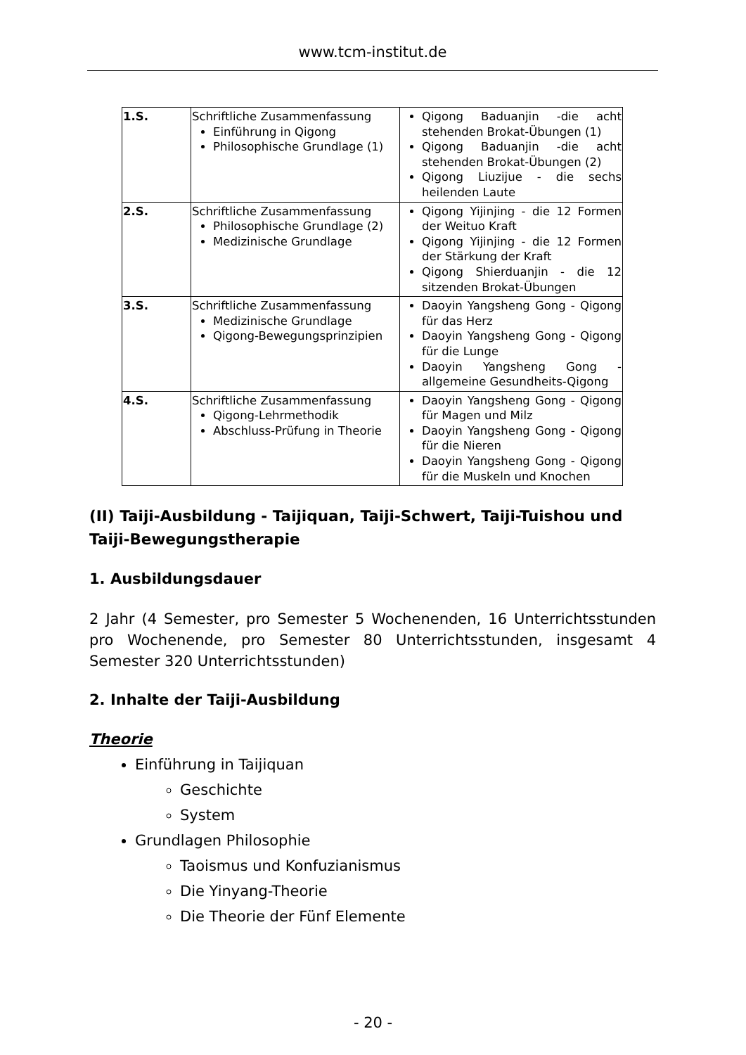www.tcm-institut.de
| 1.S. | Schriftliche Zusammenfassung Einführung in Qigong Philosophische Grundlage (1) | Qigong Baduanjin -die acht stehenden Brokat-Übungen (1) Qigong Baduanjin -die acht stehenden Brokat-Übungen (2) Qigong Liuzijue - die sechs heilenden Laute |
| 2.S. | Schriftliche Zusammenfassung Philosophische Grundlage (2) Medizinische Grundlage | Qigong Yijinjing - die 12 Formen der Weituo Kraft Qigong Yijinjing - die 12 Formen der Stärkung der Kraft Qigong Shierduanjin - die 12 sitzenden Brokat-Übungen |
| 3.S. | Schriftliche Zusammenfassung Medizinische Grundlage Qigong-Bewegungsprinzipien | Daoyin Yangsheng Gong - Qigong für das Herz Daoyin Yangsheng Gong - Qigong für die Lunge Daoyin Yangsheng Gong - allgemeine Gesundheits-Qigong |
| 4.S. | Schriftliche Zusammenfassung Qigong-Lehrmethodik Abschluss-Prüfung in Theorie | Daoyin Yangsheng Gong - Qigong für Magen und Milz Daoyin Yangsheng Gong - Qigong für die Nieren Daoyin Yangsheng Gong - Qigong für die Muskeln und Knochen |
(II) Taiji-Ausbildung - Taijiquan, Taiji-Schwert, Taiji-Tuishou und Taiji-Bewegungstherapie
1. Ausbildungsdauer
2 Jahr (4 Semester, pro Semester 5 Wochenenden, 16 Unterrichtsstunden pro Wochenende, pro Semester 80 Unterrichtsstunden, insgesamt 4 Semester 320 Unterrichtsstunden)
2. Inhalte der Taiji-Ausbildung
Theorie
Einführung in Taijiquan
Geschichte
System
Grundlagen Philosophie
Taoismus und Konfuzianismus
Die Yinyang-Theorie
Die Theorie der Fünf Elemente
- 20 -